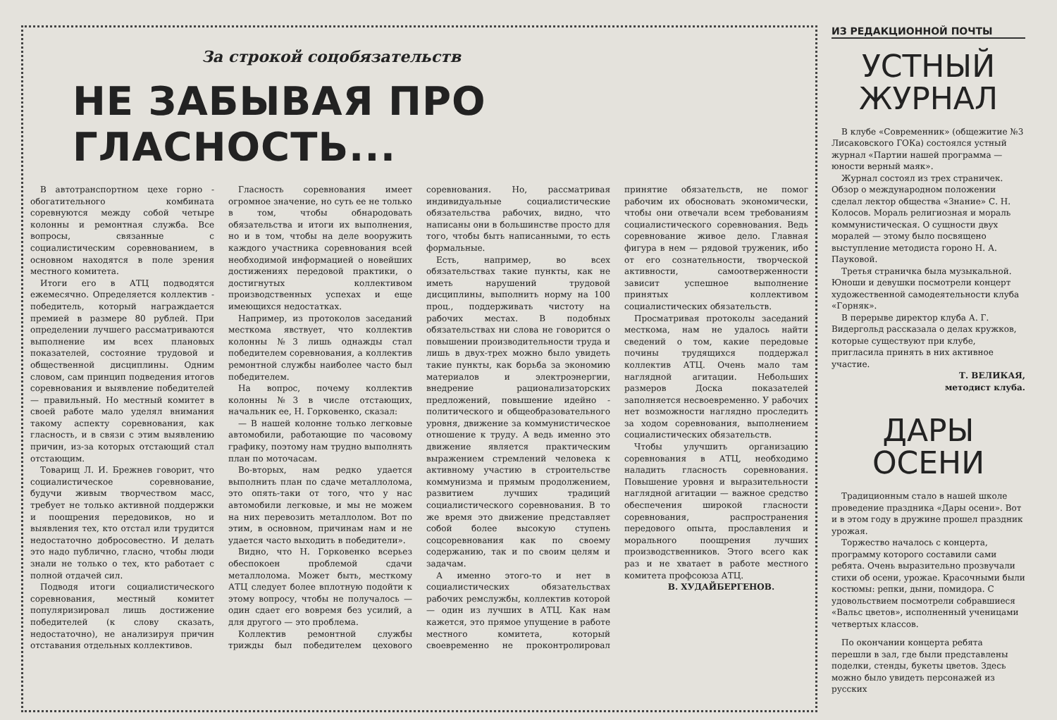За строкой соцобязательств
НЕ ЗАБЫВАЯ ПРО ГЛАСНОСТЬ...
В автотранспортном цехе горно - обогатительного комбината соревнуются между собой четыре колонны и ремонтная служба. Все вопросы, связанные с социалистическим соревнованием, в основном находятся в поле зрения местного комитета.
Итоги его в АТЦ подводятся ежемесячно. Определяется коллектив - победитель, который награждается премией в размере 80 рублей. При определении лучшего рассматриваются выполнение им всех плановых показателей, состояние трудовой и общественной дисциплины. Одним словом, сам принцип подведения итогов соревнования и выявление победителей — правильный. Но местный комитет в своей работе мало уделял внимания такому аспекту соревнования, как гласность, и в связи с этим выявлению причин, из-за которых отстающий стал отстающим.
Товарищ Л. И. Брежнев говорит, что социалистическое соревнование, будучи живым творчеством масс, требует не только активной поддержки и поощрения передовиков, но и выявления тех, кто отстал или трудится недостаточно добросовестно. И делать это надо публично, гласно, чтобы люди знали не только о тех, кто работает с полной отдачей сил.
Подводя итоги социалистического соревнования, местный комитет популяризировал лишь достижение победителей (к слову сказать, недостаточно), не анализируя причин отставания отдельных коллективов.
Гласность соревнования имеет огромное значение, но суть ее не только в том, чтобы обнародовать обязательства и итоги их выполнения, но и в том, чтобы на деле вооружить каждого участника соревнования всей необходимой информацией о новейших достижениях передовой практики, о достигнутых коллективом производственных успехах и еще имеющихся недостатках.
Например, из протоколов заседаний месткома явствует, что коллектив колонны №3 лишь однажды стал победителем соревнования, а коллектив ремонтной службы наиболее часто был победителем.
На вопрос, почему коллектив колонны №3 в числе отстающих, начальник ее, Н. Горковенко, сказал:
— В нашей колонне только легковые автомобили, работающие по часовому графику, поэтому нам трудно выполнять план по моточасам.
Во-вторых, нам редко удается выполнить план по сдаче металлолома, это опять-таки от того, что у нас автомобили легковые, и мы не можем на них перевозить металлолом. Вот по этим, в основном, причинам нам и не удается часто выходить в победители».
Видно, что Н. Горковенко всерьез обеспокоен проблемой сдачи металлолома. Может быть, месткому АТЦ следует более вплотную подойти к этому вопросу, чтобы не получалось — один сдает его вовремя без усилий, а для другого — это проблема.
Коллектив ремонтной службы трижды был победителем цехового соревнования. Но, рассматривая индивидуальные социалистические обязательства рабочих, видно, что написаны они в большинстве просто для того, чтобы быть написанными, то есть формальные.
Есть, например, во всех обязательствах такие пункты, как не иметь нарушений трудовой дисциплины, выполнить норму на 100 проц., поддерживать чистоту на рабочих местах. В подобных обязательствах ни слова не говорится о повышении производительности труда и лишь в двух-трех можно было увидеть такие пункты, как борьба за экономию материалов и электроэнергии, внедрение рационализаторских предложений, повышение идейно - политического и общеобразовательного уровня, движение за коммунистическое отношение к труду. А ведь именно это движение является практическим выражением стремлений человека к активному участию в строительстве коммунизма и прямым продолжением, развитием лучших традиций социалистического соревнования. В то же время это движение представляет собой более высокую ступень соцсоревнования как по своему содержанию, так и по своим целям и задачам.
А именно этого-то и нет в социалистических обязательствах рабочих ремслужбы, коллектив которой — один из лучших в АТЦ. Как нам кажется, это прямое упущение в работе местного комитета, который своевременно не проконтролировал принятие обязательств, не помог рабочим их обосновать экономически, чтобы они отвечали всем требованиям социалистического соревнования. Ведь соревнование живое дело. Главная фигура в нем — рядовой труженик, ибо от его сознательности, творческой активности, самоотверженности зависит успешное выполнение принятых коллективом социалистических обязательств.
Просматривая протоколы заседаний месткома, нам не удалось найти сведений о том, какие передовые почины трудящихся поддержал коллектив АТЦ. Очень мало там наглядной агитации. Небольших размеров Доска показателей заполняется несвоевременно. У рабочих нет возможности наглядно проследить за ходом соревнования, выполнением социалистических обязательств.
Чтобы улучшить организацию соревнования в АТЦ, необходимо наладить гласность соревнования. Повышение уровня и выразительности наглядной агитации — важное средство обеспечения широкой гласности соревнования, распространения передового опыта, прославления и морального поощрения лучших производственников. Этого всего как раз и не хватает в работе местного комитета профсоюза АТЦ.
В. ХУДАЙБЕРГЕНОВ.
ИЗ РЕДАКЦИОННОЙ ПОЧТЫ
УСТНЫЙ ЖУРНАЛ
В клубе «Современник» (общежитие №3 Лисаковского ГОКа) состоялся устный журнал «Партии нашей программа — юности верный маяк».
Журнал состоял из трех страничек. Обзор о международном положении сделал лектор общества «Знание» С. Н. Колосов. Мораль религиозная и мораль коммунистическая. О сущности двух моралей — этому было посвящено выступление методиста гороно Н. А. Пауковой.
Третья страничка была музыкальной. Юноши и девушки посмотрели концерт художественной самодеятельности клуба «Горняк».
В перерыве директор клуба А. Г. Видергольд рассказала о делах кружков, которые существуют при клубе, пригласила принять в них активное участие.
Т. ВЕЛИКАЯ,
методист клуба.
ДАРЫ ОСЕНИ
Традиционным стало в нашей школе проведение праздника «Дары осени». Вот и в этом году в дружине прошел праздник урожая.
Торжество началось с концерта, программу которого составили сами ребята. Очень выразительно прозвучали стихи об осени, урожае. Красочными были костюмы: репки, дыни, помидора. С удовольствием посмотрели собравшиеся «Вальс цветов», исполненный ученицами четвертых классов.
По окончании концерта ребята перешли в зал, где были представлены поделки, стенды, букеты цветов. Здесь можно было увидеть персонажей из русских